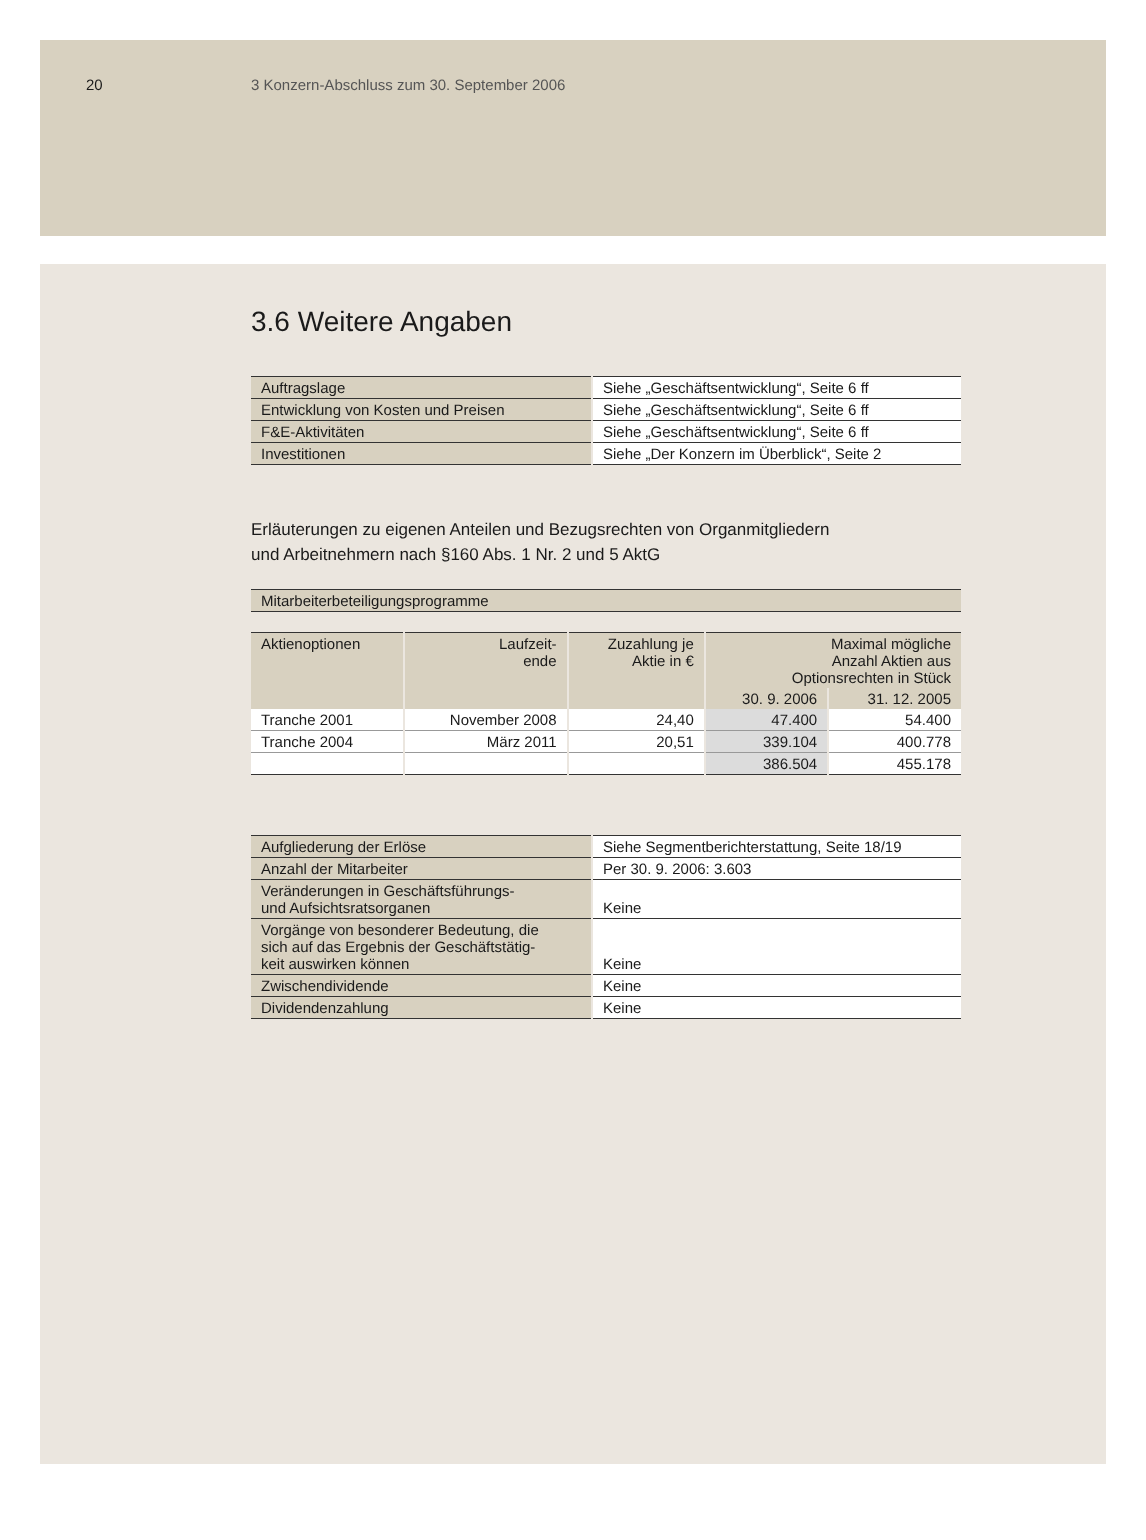20 3 Konzern-Abschluss zum 30. September 2006
3.6 Weitere Angaben
| Auftragslage | Siehe „Geschäftsentwicklung“, Seite 6 ff |
| Entwicklung von Kosten und Preisen | Siehe „Geschäftsentwicklung“, Seite 6 ff |
| F&E-Aktivitäten | Siehe „Geschäftsentwicklung“, Seite 6 ff |
| Investitionen | Siehe „Der Konzern im Überblick“, Seite 2 |
Erläuterungen zu eigenen Anteilen und Bezugsrechten von Organmitgliedern
und Arbeitnehmern nach §160 Abs. 1 Nr. 2 und 5 AktG
Mitarbeiterbeteiligungsprogramme
| Aktienoptionen | Laufzeit- ende | Zuzahlung je Aktie in € | Maximal mögliche Anzahl Aktien aus Optionsrechten in Stück | |
| --- | --- | --- | --- | --- |
| | | | 30. 9. 2006 | 31. 12. 2005 |
| Tranche 2001 | November 2008 | 24,40 | 47.400 | 54.400 |
| Tranche 2004 | März 2011 | 20,51 | 339.104 | 400.778 |
| | | | 386.504 | 455.178 |
| Aufgliederung der Erlöse | Siehe Segmentberichterstattung, Seite 18/19 |
| Anzahl der Mitarbeiter | Per 30. 9. 2006: 3.603 |
| Veränderungen in Geschäftsführungs- und Aufsichtsratsorganen | Keine |
| Vorgänge von besonderer Bedeutung, die sich auf das Ergebnis der Geschäftstätig- keit auswirken können | Keine |
| Zwischendividende | Keine |
| Dividendenzahlung | Keine |